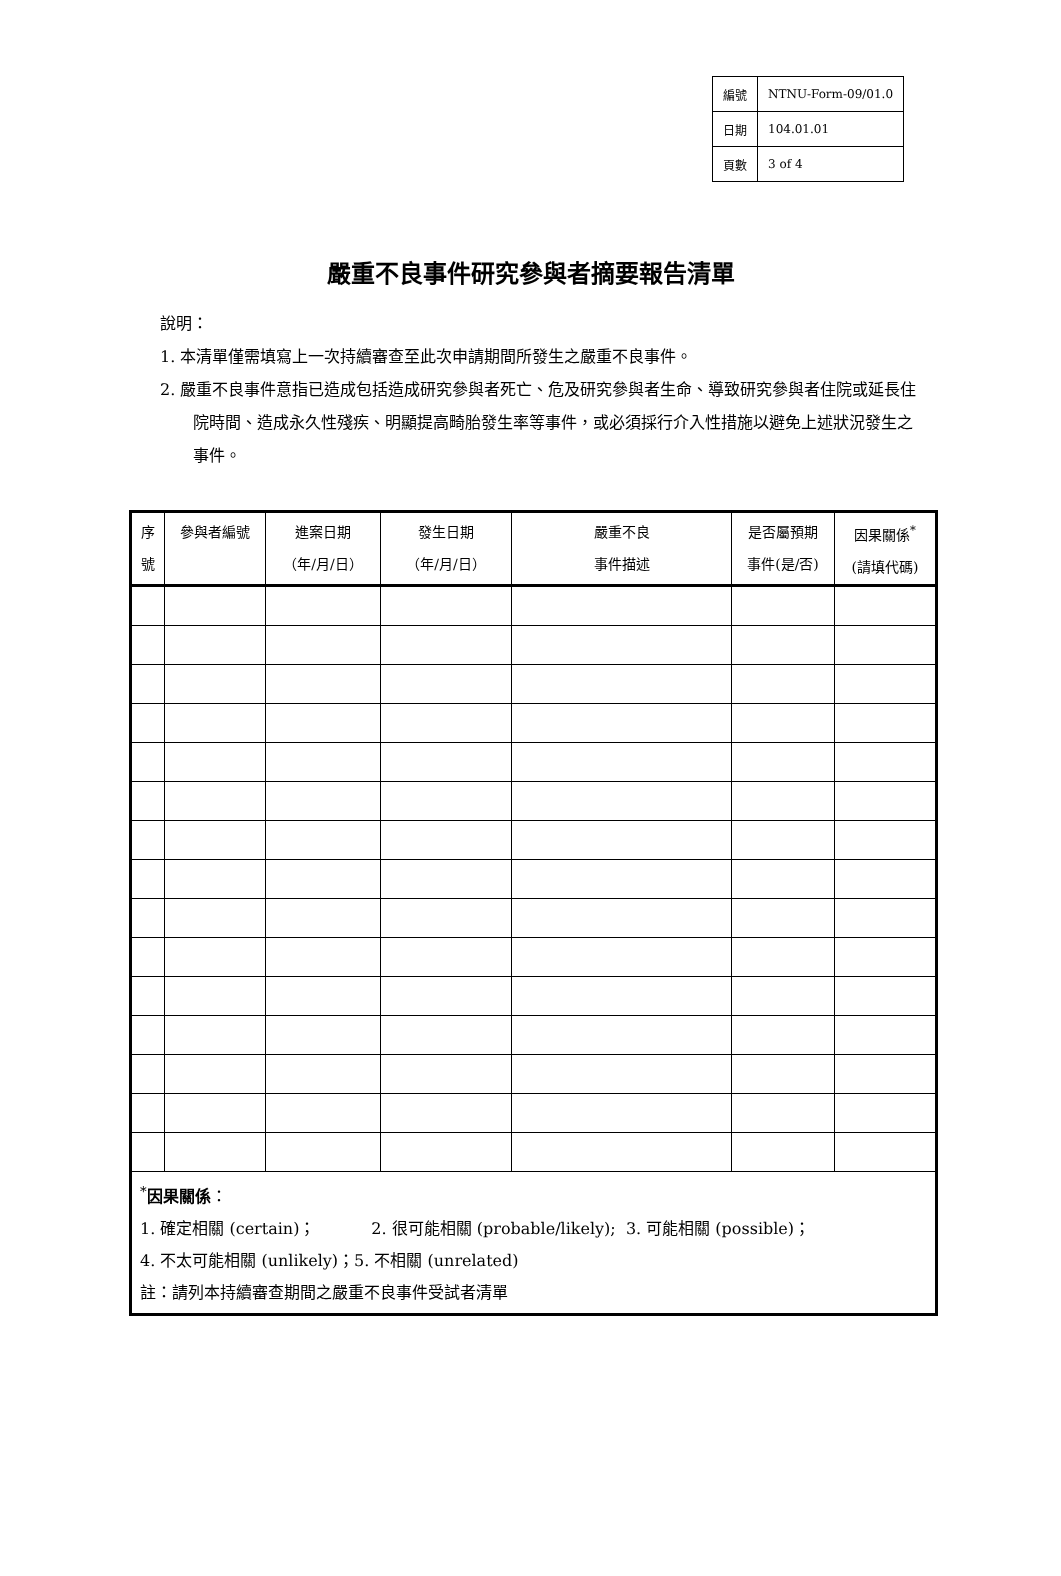| 編號 | NTNU-Form-09/01.0 |
| 日期 | 104.01.01 |
| 頁數 | 3 of 4 |
嚴重不良事件研究參與者摘要報告清單
說明：
1. 本清單僅需填寫上一次持續審查至此次申請期間所發生之嚴重不良事件。
2. 嚴重不良事件意指已造成包括造成研究參與者死亡、危及研究參與者生命、導致研究參與者住院或延長住院時間、造成永久性殘疾、明顯提高畸胎發生率等事件，或必須採行介入性措施以避免上述狀況發生之事件。
| 序 號 | 參與者編號 | 進案日期 （年/月/日） | 發生日期 （年/月/日） | 嚴重不良 事件描述 | 是否屬預期 事件(是/否) | 因果關係<sup>*</sup> (請填代碼) |
| --- | --- | --- | --- | --- | --- | --- |
| <sup>*</sup> 因果關係 ： 1. 確定相關 (certain)； 2. 很可能相關 (probable/likely); 3. 可能相關 (possible)； 4. 不太可能相關 (unlikely)；5. 不相關 (unrelated) 註：請列本持續審查期間之嚴重不良事件受試者清單 | | | | | | |